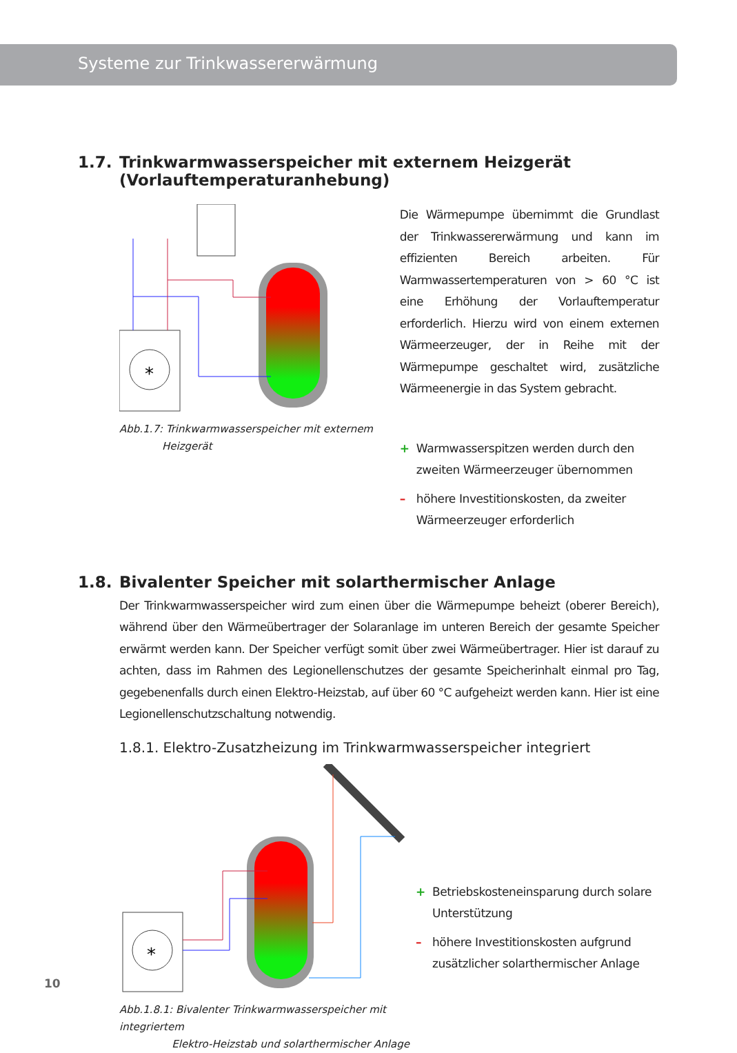Systeme zur Trinkwassererwärmung
1.7. Trinkwarmwasserspeicher mit externem Heizgerät
(Vorlauftemperaturanhebung)
*
Abb.1.7: Trinkwarmwasserspeicher mit externem
Heizgerät
Die Wärmepumpe übernimmt die Grundlast der Trinkwassererwärmung und kann im effizienten Bereich arbeiten. Für Warmwassertemperaturen von > 60 °C ist eine Erhöhung der Vorlauftemperatur erforderlich. Hierzu wird von einem externen Wärmeerzeuger, der in Reihe mit der Wärmepumpe geschaltet wird, zusätzliche Wärmeenergie in das System gebracht.
+ Warmwasserspitzen werden durch den zweiten Wärmeerzeuger übernommen
– höhere Investitionskosten, da zweiter Wärmeerzeuger erforderlich
1.8. Bivalenter Speicher mit solarthermischer Anlage
Der Trinkwarmwasserspeicher wird zum einen über die Wärmepumpe beheizt (oberer Bereich), während über den Wärmeübertrager der Solaranlage im unteren Bereich der gesamte Speicher erwärmt werden kann. Der Speicher verfügt somit über zwei Wärmeübertrager. Hier ist darauf zu achten, dass im Rahmen des Legionellenschutzes der gesamte Speicherinhalt einmal pro Tag, gegebenenfalls durch einen Elektro-Heizstab, auf über 60 °C aufgeheizt werden kann. Hier ist eine Legionellenschutzschaltung notwendig.
1.8.1. Elektro-Zusatzheizung im Trinkwarmwasserspeicher integriert
*
Abb.1.8.1: Bivalenter Trinkwarmwasserspeicher mit integriertem
Elektro-Heizstab und solarthermischer Anlage
+ Betriebskosteneinsparung durch solare Unterstützung
– höhere Investitionskosten aufgrund zusätzlicher solarthermischer Anlage
10